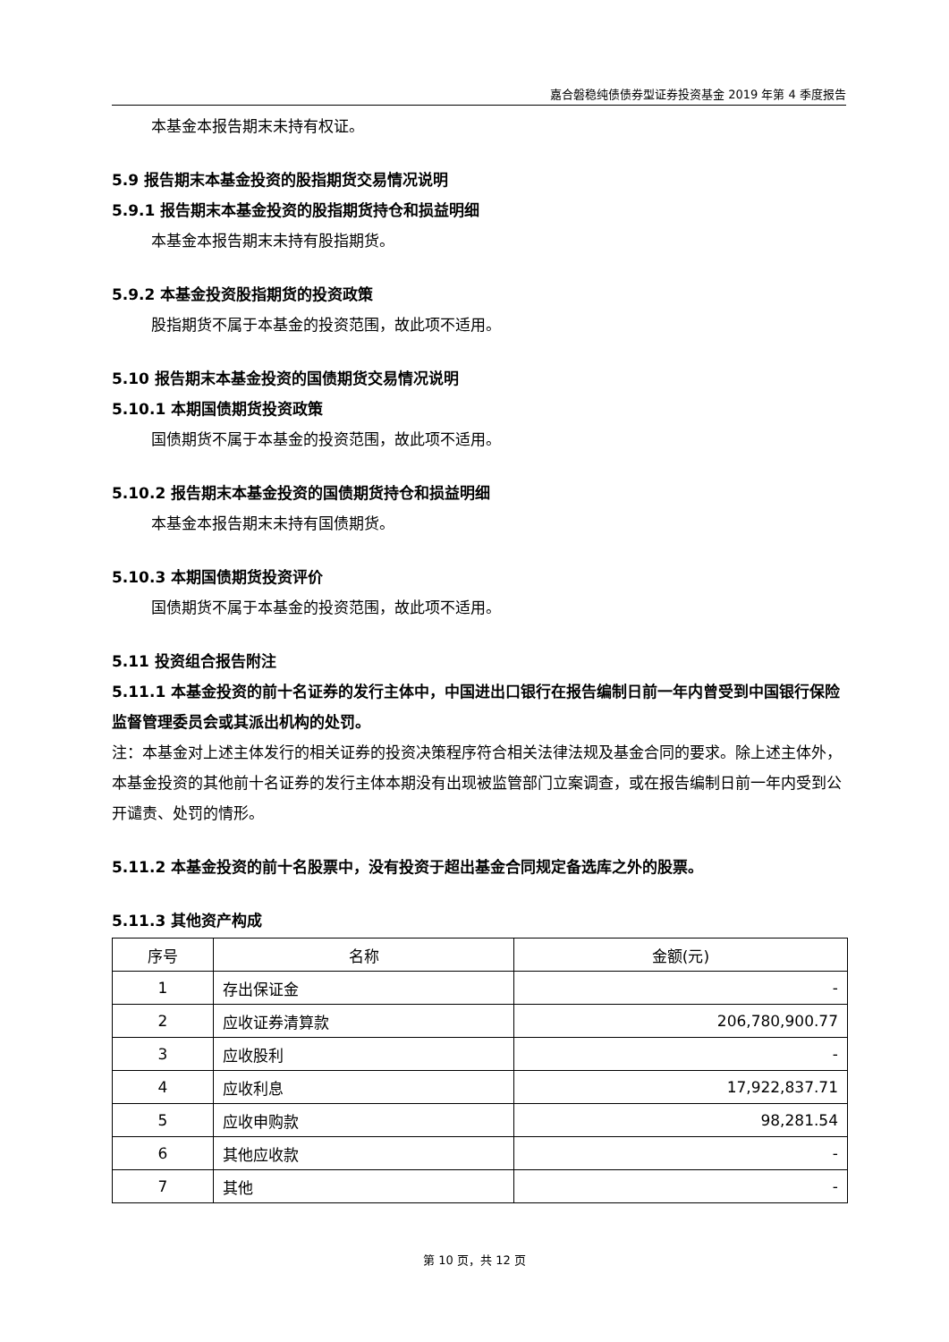嘉合磐稳纯债债券型证券投资基金 2019 年第 4 季度报告
本基金本报告期末未持有权证。
5.9 报告期末本基金投资的股指期货交易情况说明
5.9.1 报告期末本基金投资的股指期货持仓和损益明细
本基金本报告期末未持有股指期货。
5.9.2 本基金投资股指期货的投资政策
股指期货不属于本基金的投资范围，故此项不适用。
5.10 报告期末本基金投资的国债期货交易情况说明
5.10.1 本期国债期货投资政策
国债期货不属于本基金的投资范围，故此项不适用。
5.10.2 报告期末本基金投资的国债期货持仓和损益明细
本基金本报告期末未持有国债期货。
5.10.3 本期国债期货投资评价
国债期货不属于本基金的投资范围，故此项不适用。
5.11 投资组合报告附注
5.11.1 本基金投资的前十名证券的发行主体中，中国进出口银行在报告编制日前一年内曾受到中国银行保险监督管理委员会或其派出机构的处罚。
注：本基金对上述主体发行的相关证券的投资决策程序符合相关法律法规及基金合同的要求。除上述主体外，本基金投资的其他前十名证券的发行主体本期没有出现被监管部门立案调查，或在报告编制日前一年内受到公开谴责、处罚的情形。
5.11.2 本基金投资的前十名股票中，没有投资于超出基金合同规定备选库之外的股票。
5.11.3 其他资产构成
| 序号 | 名称 | 金额(元) |
| --- | --- | --- |
| 1 | 存出保证金 | - |
| 2 | 应收证券清算款 | 206,780,900.77 |
| 3 | 应收股利 | - |
| 4 | 应收利息 | 17,922,837.71 |
| 5 | 应收申购款 | 98,281.54 |
| 6 | 其他应收款 | - |
| 7 | 其他 | - |
第 10 页，共 12 页